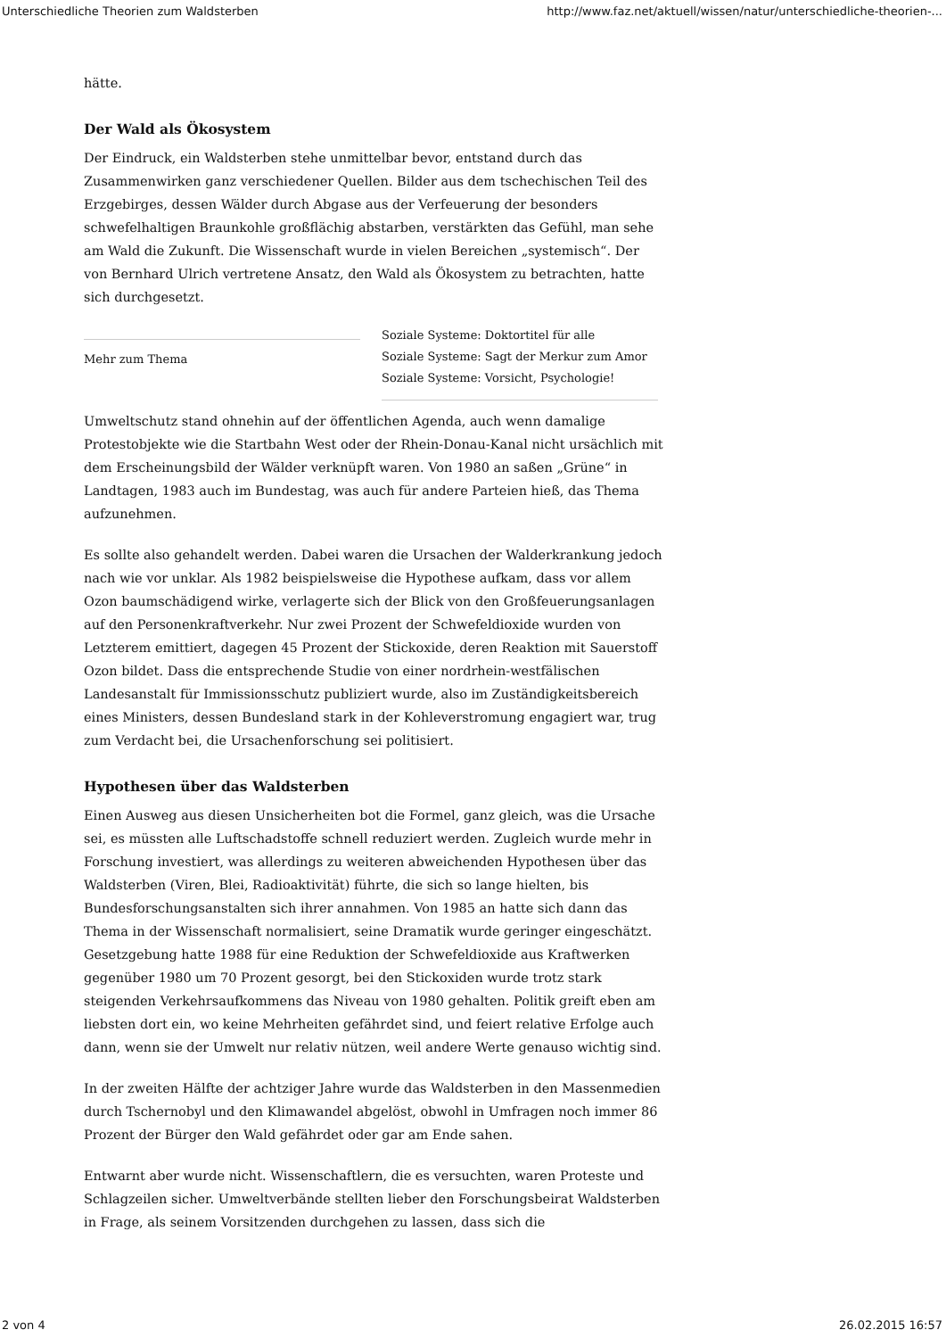Unterschiedliche Theorien zum Waldsterben http://www.faz.net/aktuell/wissen/natur/unterschiedliche-theorien-...
hätte.
Der Wald als Ökosystem
Der Eindruck, ein Waldsterben stehe unmittelbar bevor, entstand durch das Zusammenwirken ganz verschiedener Quellen. Bilder aus dem tschechischen Teil des Erzgebirges, dessen Wälder durch Abgase aus der Verfeuerung der besonders schwefelhaltigen Braunkohle großflächig abstarben, verstärkten das Gefühl, man sehe am Wald die Zukunft. Die Wissenschaft wurde in vielen Bereichen „systemisch“. Der von Bernhard Ulrich vertretene Ansatz, den Wald als Ökosystem zu betrachten, hatte sich durchgesetzt.
Mehr zum Thema
Soziale Systeme: Doktortitel für alle
Soziale Systeme: Sagt der Merkur zum Amor
Soziale Systeme: Vorsicht, Psychologie!
Umweltschutz stand ohnehin auf der öffentlichen Agenda, auch wenn damalige Protestobjekte wie die Startbahn West oder der Rhein-Donau-Kanal nicht ursächlich mit dem Erscheinungsbild der Wälder verknüpft waren. Von 1980 an saßen „Grüne“ in Landtagen, 1983 auch im Bundestag, was auch für andere Parteien hieß, das Thema aufzunehmen.
Es sollte also gehandelt werden. Dabei waren die Ursachen der Walderkrankung jedoch nach wie vor unklar. Als 1982 beispielsweise die Hypothese aufkam, dass vor allem Ozon baumschädigend wirke, verlagerte sich der Blick von den Großfeuerungsanlagen auf den Personenkraftverkehr. Nur zwei Prozent der Schwefeldioxide wurden von Letzterem emittiert, dagegen 45 Prozent der Stickoxide, deren Reaktion mit Sauerstoff Ozon bildet. Dass die entsprechende Studie von einer nordrhein-westfälischen Landesanstalt für Immissionsschutz publiziert wurde, also im Zuständigkeitsbereich eines Ministers, dessen Bundesland stark in der Kohleverstromung engagiert war, trug zum Verdacht bei, die Ursachenforschung sei politisiert.
Hypothesen über das Waldsterben
Einen Ausweg aus diesen Unsicherheiten bot die Formel, ganz gleich, was die Ursache sei, es müssten alle Luftschadstoffe schnell reduziert werden. Zugleich wurde mehr in Forschung investiert, was allerdings zu weiteren abweichenden Hypothesen über das Waldsterben (Viren, Blei, Radioaktivität) führte, die sich so lange hielten, bis Bundesforschungsanstalten sich ihrer annahmen. Von 1985 an hatte sich dann das Thema in der Wissenschaft normalisiert, seine Dramatik wurde geringer eingeschätzt. Gesetzgebung hatte 1988 für eine Reduktion der Schwefeldioxide aus Kraftwerken gegenüber 1980 um 70 Prozent gesorgt, bei den Stickoxiden wurde trotz stark steigenden Verkehrsaufkommens das Niveau von 1980 gehalten. Politik greift eben am liebsten dort ein, wo keine Mehrheiten gefährdet sind, und feiert relative Erfolge auch dann, wenn sie der Umwelt nur relativ nützen, weil andere Werte genauso wichtig sind.
In der zweiten Hälfte der achtziger Jahre wurde das Waldsterben in den Massenmedien durch Tschernobyl und den Klimawandel abgelöst, obwohl in Umfragen noch immer 86 Prozent der Bürger den Wald gefährdet oder gar am Ende sahen.
Entwarnt aber wurde nicht. Wissenschaftlern, die es versuchten, waren Proteste und Schlagzeilen sicher. Umweltverbände stellten lieber den Forschungsbeirat Waldsterben in Frage, als seinem Vorsitzenden durchgehen zu lassen, dass sich die
2 von 4 26.02.2015 16:57